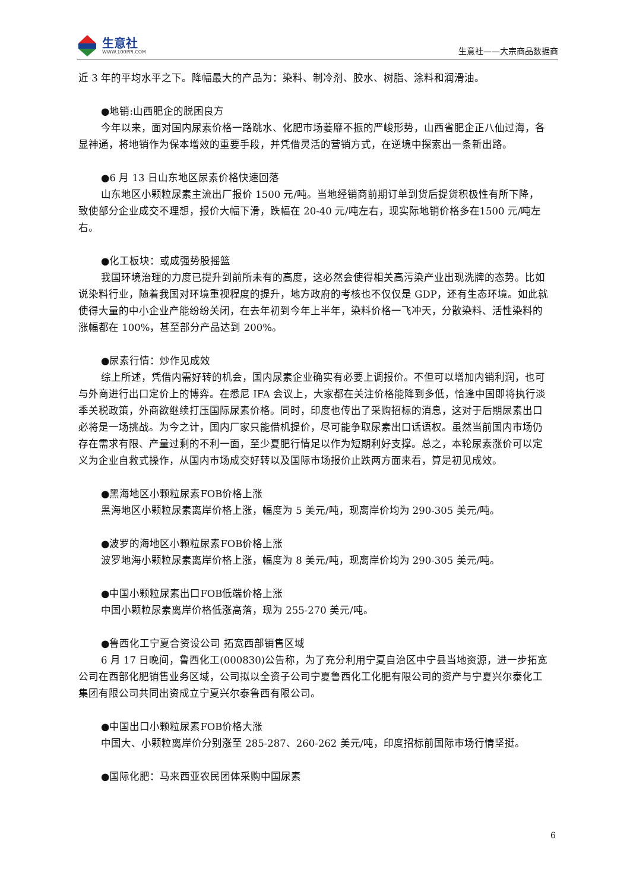生意社
WWW.100PPI.COM
生意社——大宗商品数据商
近 3 年的平均水平之下。降幅最大的产品为：染料、制冷剂、胶水、树脂、涂料和润滑油。
●地销:山西肥企的脱困良方
今年以来，面对国内尿素价格一路跳水、化肥市场萎靡不振的严峻形势，山西省肥企正八仙过海，各显神通，将地销作为保本增效的重要手段，并凭借灵活的营销方式，在逆境中探索出一条新出路。
●6 月 13 日山东地区尿素价格快速回落
山东地区小颗粒尿素主流出厂报价 1500 元/吨。当地经销商前期订单到货后提货积极性有所下降，致使部分企业成交不理想，报价大幅下滑，跌幅在 20-40 元/吨左右，现实际地销价格多在1500 元/吨左右。
●化工板块：或成强势股摇篮
我国环境治理的力度已提升到前所未有的高度，这必然会使得相关高污染产业出现洗牌的态势。比如说染料行业，随着我国对环境重视程度的提升，地方政府的考核也不仅仅是 GDP，还有生态环境。如此就使得大量的中小企业产能纷纷关闭，在去年初到今年上半年，染料价格一飞冲天，分散染料、活性染料的涨幅都在 100%，甚至部分产品达到 200%。
●尿素行情：炒作见成效
综上所述，凭借内需好转的机会，国内尿素企业确实有必要上调报价。不但可以增加内销利润，也可与外商进行出口定价上的博弈。在悉尼 IFA 会议上，大家都在关注价格能降到多低，恰逢中国即将执行淡季关税政策，外商欲继续打压国际尿素价格。同时，印度也传出了采购招标的消息，这对于后期尿素出口必将是一场挑战。为今之计，国内厂家只能借机提价，尽可能争取尿素出口话语权。虽然当前国内市场仍存在需求有限、产量过剩的不利一面，至少夏肥行情足以作为短期利好支撑。总之，本轮尿素涨价可以定义为企业自救式操作，从国内市场成交好转以及国际市场报价止跌两方面来看，算是初见成效。
●黑海地区小颗粒尿素FOB价格上涨
黑海地区小颗粒尿素离岸价格上涨，幅度为 5 美元/吨，现离岸价均为 290-305 美元/吨。
●波罗的海地区小颗粒尿素FOB价格上涨
波罗地海小颗粒尿素离岸价格上涨，幅度为 8 美元/吨，现离岸价均为 290-305 美元/吨。
●中国小颗粒尿素出口FOB低端价格上涨
中国小颗粒尿素离岸价格低涨高落，现为 255-270 美元/吨。
●鲁西化工宁夏合资设公司 拓宽西部销售区域
6 月 17 日晚间，鲁西化工(000830)公告称，为了充分利用宁夏自治区中宁县当地资源，进一步拓宽公司在西部化肥销售业务区域，公司拟以全资子公司宁夏鲁西化工化肥有限公司的资产与宁夏兴尔泰化工集团有限公司共同出资成立宁夏兴尔泰鲁西有限公司。
●中国出口小颗粒尿素FOB价格大涨
中国大、小颗粒离岸价分别涨至 285-287、260-262 美元/吨，印度招标前国际市场行情坚挺。
●国际化肥：马来西亚农民团体采购中国尿素
6